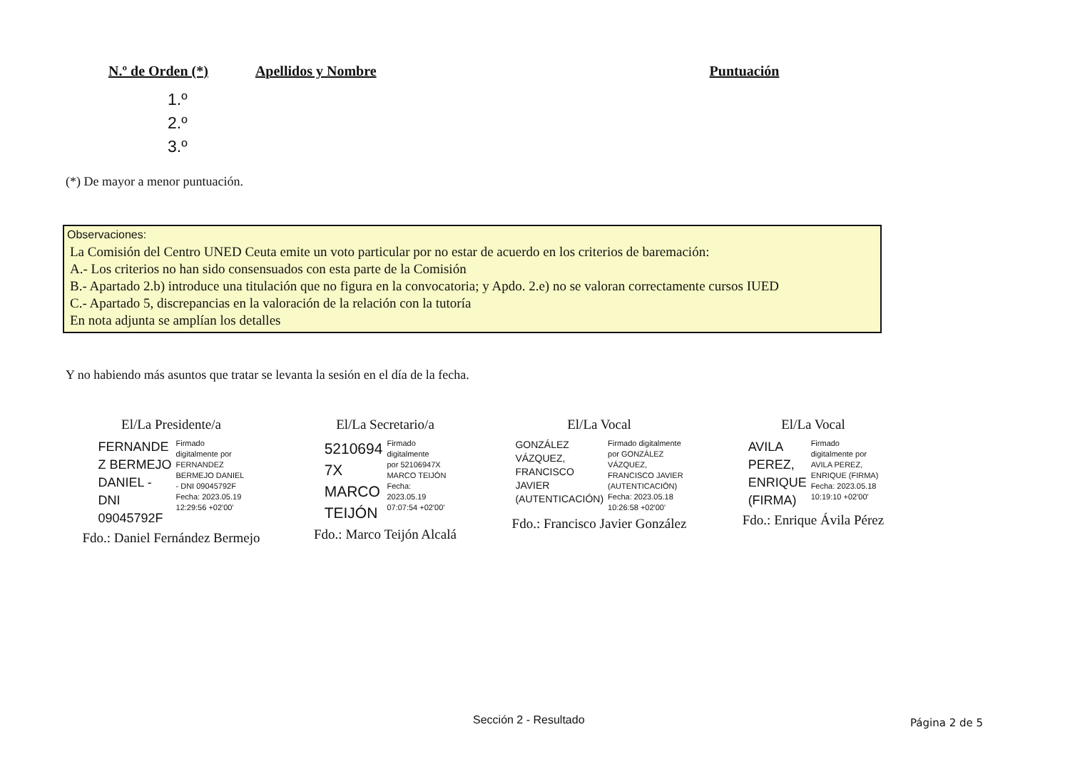N.º de Orden (*) Apellidos y Nombre Puntuación
1.º
2.º
3.º
(*) De mayor a menor puntuación.
Observaciones:
La Comisión del Centro UNED Ceuta emite un voto particular por no estar de acuerdo en los criterios de baremación:
A.- Los criterios no han sido consensuados con esta parte de la Comisión
B.- Apartado 2.b) introduce una titulación que no figura en la convocatoria; y Apdo. 2.e) no se valoran correctamente cursos IUED
C.- Apartado 5, discrepancias en la valoración de la relación con la tutoría
En nota adjunta se amplían los detalles
Y no habiendo más asuntos que tratar se levanta la sesión en el día de la fecha.
El/La Presidente/a
FERNANDE
Z BERMEJO
DANIEL -
DNI
09045792F
Firmado
digitalmente por
FERNANDEZ
BERMEJO DANIEL
- DNI 09045792F
Fecha: 2023.05.19
12:29:56 +02'00'
Fdo.: Daniel Fernández Bermejo
El/La Secretario/a
5210694
7X
MARCO
TEIJÓN
Firmado
digitalmente
por 52106947X
MARCO TEIJÓN
Fecha:
2023.05.19
07:07:54 +02'00'
Fdo.: Marco Teijón Alcalá
El/La Vocal
GONZÁLEZ
VÁZQUEZ,
FRANCISCO
JAVIER
(AUTENTICACIÓN)
Firmado digitalmente
por GONZÁLEZ
VÁZQUEZ,
FRANCISCO JAVIER
(AUTENTICACIÓN)
Fecha: 2023.05.18
10:26:58 +02'00'
Fdo.: Francisco Javier González
El/La Vocal
AVILA
PEREZ,
ENRIQUE
(FIRMA)
Firmado
digitalmente por
AVILA PEREZ,
ENRIQUE (FIRMA)
Fecha: 2023.05.18
10:19:10 +02'00'
Fdo.: Enrique Ávila Pérez
Sección 2 - Resultado Página 2 de 5